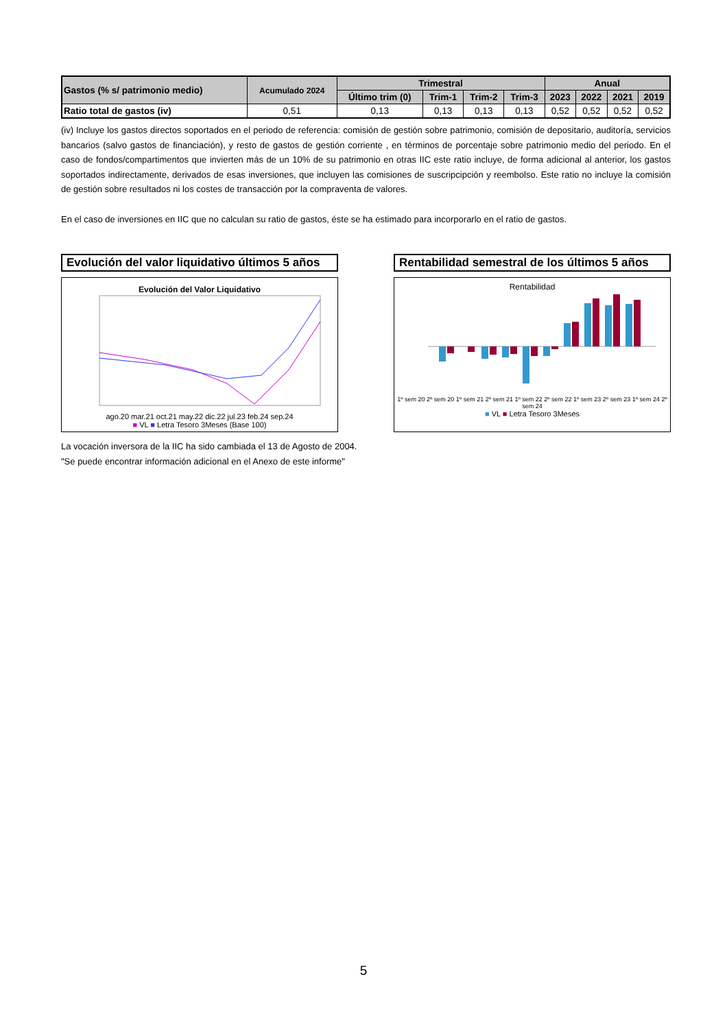| Gastos (% s/ patrimonio medio) | Acumulado 2024 | Trimestral | | | | Anual | | | |
| --- | --- | --- | --- | --- | --- | --- | --- | --- | --- |
| | | Último trim (0) | Trim-1 | Trim-2 | Trim-3 | 2023 | 2022 | 2021 | 2019 |
| Ratio total de gastos (iv) | 0,51 | 0,13 | 0,13 | 0,13 | 0,13 | 0,52 | 0,52 | 0,52 | 0,52 |
(iv) Incluye los gastos directos soportados en el periodo de referencia: comisión de gestión sobre patrimonio, comisión de depositario, auditoría, servicios bancarios (salvo gastos de financiación), y resto de gastos de gestión corriente , en términos de porcentaje sobre patrimonio medio del periodo. En el caso de fondos/compartimentos que invierten más de un 10% de su patrimonio en otras IIC este ratio incluye, de forma adicional al anterior, los gastos soportados indirectamente, derivados de esas inversiones, que incluyen las comisiones de suscripcipción y reembolso. Este ratio no incluye la comisión de gestión sobre resultados ni los costes de transacción por la compraventa de valores.
En el caso de inversiones en IIC que no calculan su ratio de gastos, éste se ha estimado para incorporarlo en el ratio de gastos.
Evolución del valor liquidativo últimos 5 años
Evolución del Valor Liquidativo
ago.20 mar.21 oct.21 may.22 dic.22 jul.23 feb.24 sep.24
■ VL ■ Letra Tesoro 3Meses (Base 100)
Rentabilidad semestral de los últimos 5 años
Rentabilidad
1º sem 20 2º sem 20 1º sem 21 2º sem 21 1º sem 22 2º sem 22 1º sem 23 2º sem 23 1º sem 24 2º sem 24
■ VL ■ Letra Tesoro 3Meses
La vocación inversora de la IIC ha sido cambiada el 13 de Agosto de 2004.
"Se puede encontrar información adicional en el Anexo de este informe"
5